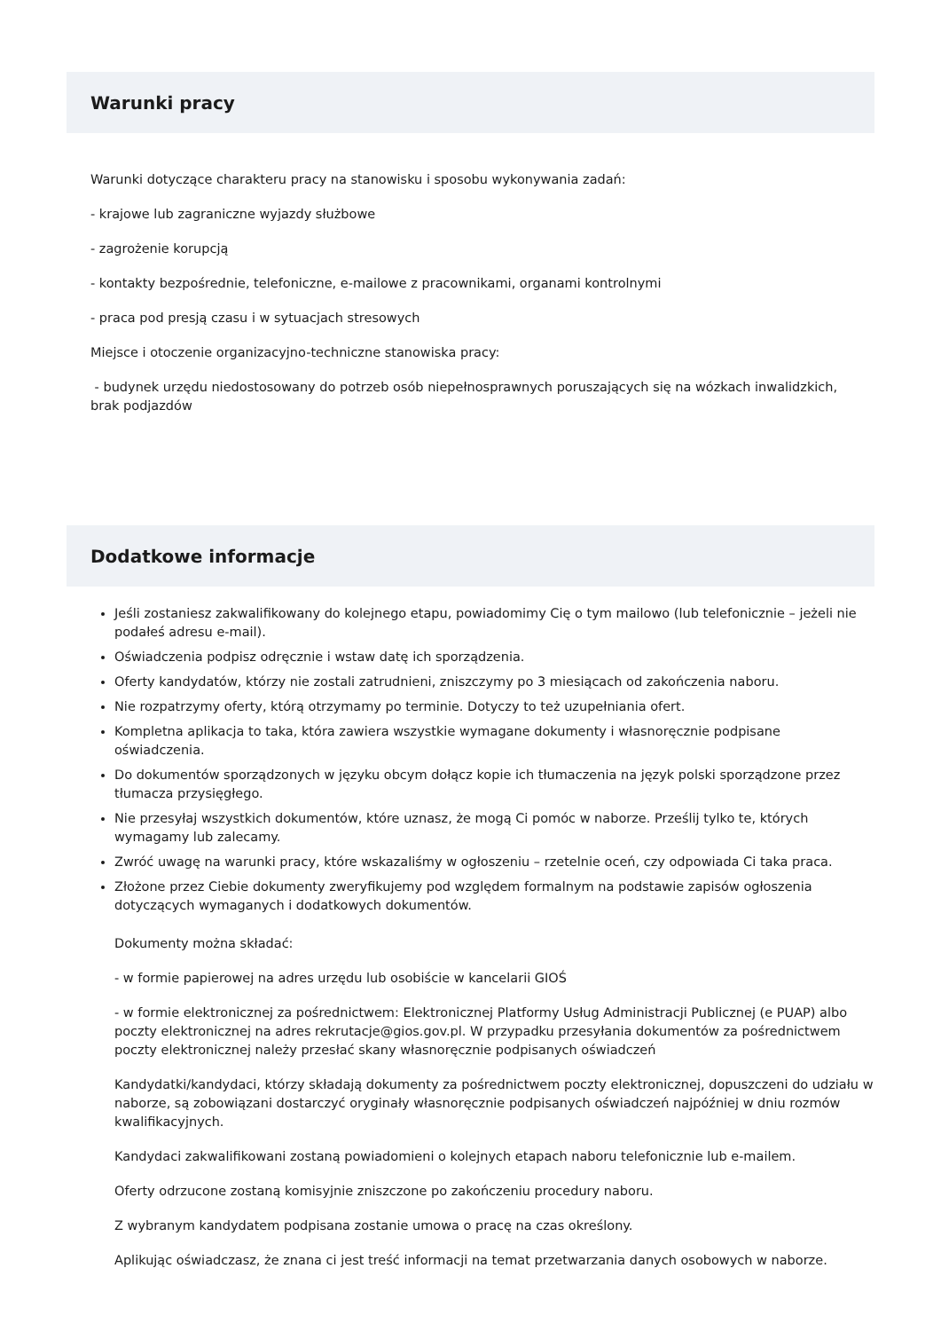Warunki pracy
Warunki dotyczące charakteru pracy na stanowisku i sposobu wykonywania zadań:
- krajowe lub zagraniczne wyjazdy służbowe
- zagrożenie korupcją
- kontakty bezpośrednie, telefoniczne, e-mailowe z pracownikami, organami kontrolnymi
- praca pod presją czasu i w sytuacjach stresowych
Miejsce i otoczenie organizacyjno-techniczne stanowiska pracy:
- budynek urzędu niedostosowany do potrzeb osób niepełnosprawnych poruszających się na wózkach inwalidzkich, brak podjazdów
Dodatkowe informacje
Jeśli zostaniesz zakwalifikowany do kolejnego etapu, powiadomimy Cię o tym mailowo (lub telefonicznie – jeżeli nie podałeś adresu e-mail).
Oświadczenia podpisz odręcznie i wstaw datę ich sporządzenia.
Oferty kandydatów, którzy nie zostali zatrudnieni, zniszczymy po 3 miesiącach od zakończenia naboru.
Nie rozpatrzymy oferty, którą otrzymamy po terminie. Dotyczy to też uzupełniania ofert.
Kompletna aplikacja to taka, która zawiera wszystkie wymagane dokumenty i własnoręcznie podpisane oświadczenia.
Do dokumentów sporządzonych w języku obcym dołącz kopie ich tłumaczenia na język polski sporządzone przez tłumacza przysięgłego.
Nie przesyłaj wszystkich dokumentów, które uznasz, że mogą Ci pomóc w naborze. Prześlij tylko te, których wymagamy lub zalecamy.
Zwróć uwagę na warunki pracy, które wskazaliśmy w ogłoszeniu – rzetelnie oceń, czy odpowiada Ci taka praca.
Złożone przez Ciebie dokumenty zweryfikujemy pod względem formalnym na podstawie zapisów ogłoszenia dotyczących wymaganych i dodatkowych dokumentów.
Dokumenty można składać:
- w formie papierowej na adres urzędu lub osobiście w kancelarii GIOŚ
- w formie elektronicznej za pośrednictwem: Elektronicznej Platformy Usług Administracji Publicznej (e PUAP) albo poczty elektronicznej na adres rekrutacje@gios.gov.pl. W przypadku przesyłania dokumentów za pośrednictwem poczty elektronicznej należy przesłać skany własnoręcznie podpisanych oświadczeń
Kandydatki/kandydaci, którzy składają dokumenty za pośrednictwem poczty elektronicznej, dopuszczeni do udziału w naborze, są zobowiązani dostarczyć oryginały własnoręcznie podpisanych oświadczeń najpóźniej w dniu rozmów kwalifikacyjnych.
Kandydaci zakwalifikowani zostaną powiadomieni o kolejnych etapach naboru telefonicznie lub e-mailem.
Oferty odrzucone zostaną komisyjnie zniszczone po zakończeniu procedury naboru.
Z wybranym kandydatem podpisana zostanie umowa o pracę na czas określony.
Aplikując oświadczasz, że znana ci jest treść informacji na temat przetwarzania danych osobowych w naborze.